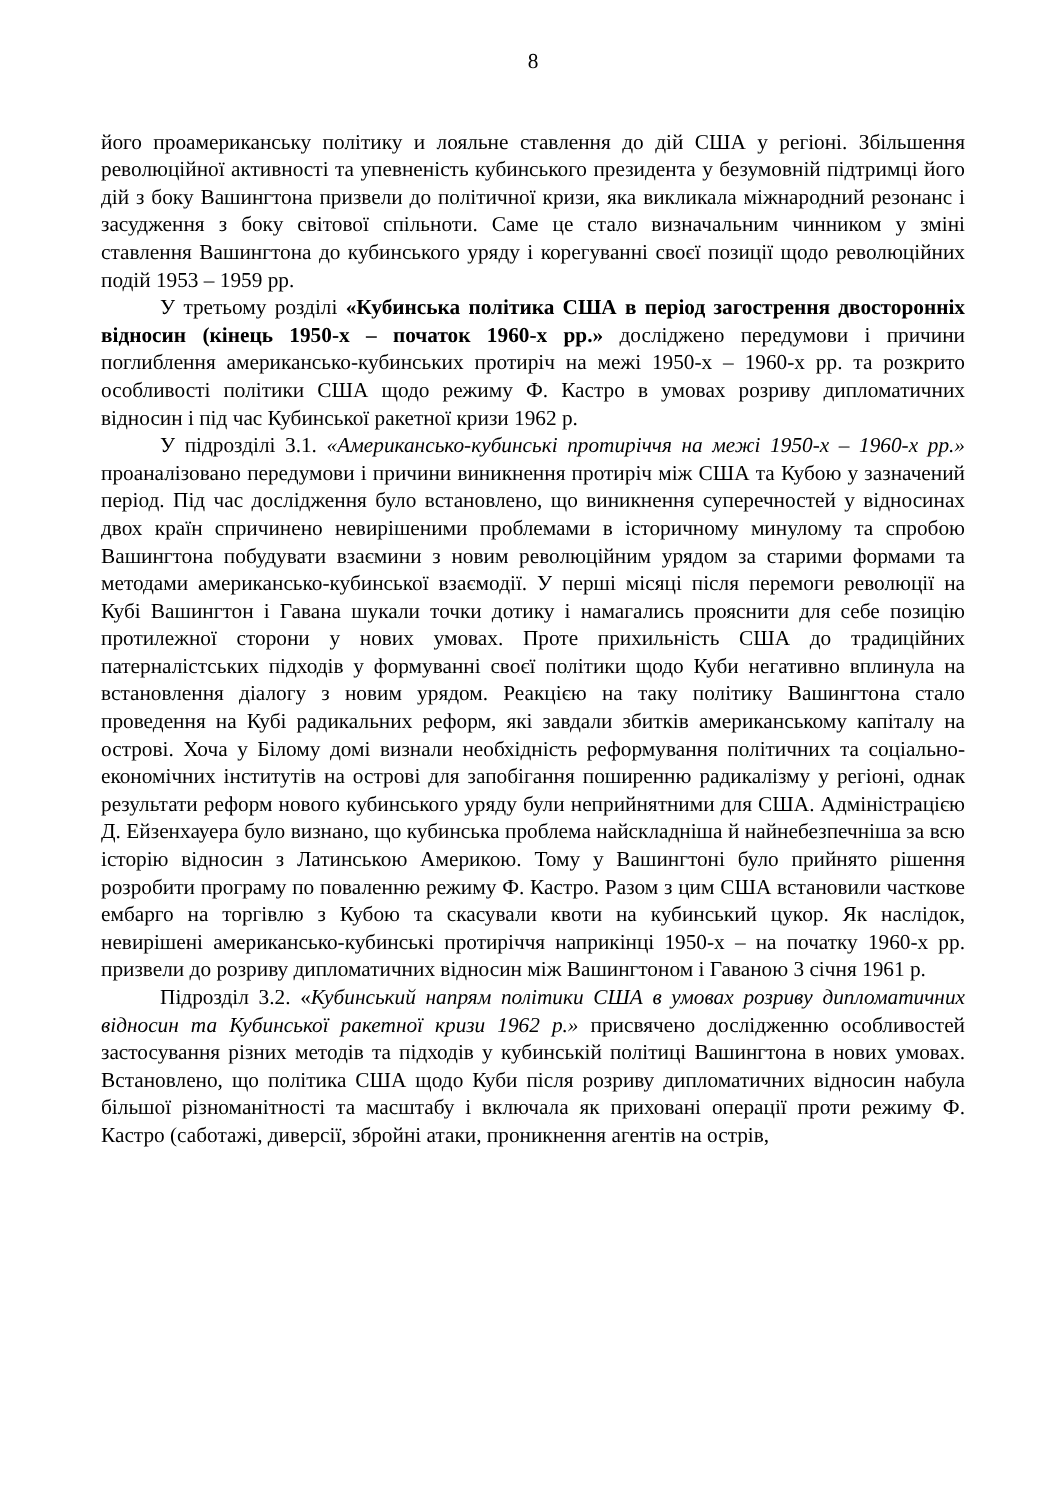8
його проамериканську політику и лояльне ставлення до дій США у регіоні. Збільшення революційної активності та упевненість кубинського президента у безумовній підтримці його дій з боку Вашингтона призвели до політичної кризи, яка викликала міжнародний резонанс і засудження з боку світової спільноти. Саме це стало визначальним чинником у зміні ставлення Вашингтона до кубинського уряду і корегуванні своєї позиції щодо революційних подій 1953 – 1959 рр.
У третьому розділі «Кубинська політика США в період загострення двосторонніх відносин (кінець 1950-х – початок 1960-х рр.» досліджено передумови і причини поглиблення американсько-кубинських протиріч на межі 1950-х – 1960-х рр. та розкрито особливості політики США щодо режиму Ф. Кастро в умовах розриву дипломатичних відносин і під час Кубинської ракетної кризи 1962 р.
У підрозділі 3.1. «Американсько-кубинські протиріччя на межі 1950-х – 1960-х рр.» проаналізовано передумови і причини виникнення протиріч між США та Кубою у зазначений період. Під час дослідження було встановлено, що виникнення суперечностей у відносинах двох країн спричинено невирішеними проблемами в історичному минулому та спробою Вашингтона побудувати взаємини з новим революційним урядом за старими формами та методами американсько-кубинської взаємодії. У перші місяці після перемоги революції на Кубі Вашингтон і Гавана шукали точки дотику і намагались прояснити для себе позицію протилежної сторони у нових умовах. Проте прихильність США до традиційних патерналістських підходів у формуванні своєї політики щодо Куби негативно вплинула на встановлення діалогу з новим урядом. Реакцією на таку політику Вашингтона стало проведення на Кубі радикальних реформ, які завдали збитків американському капіталу на острові. Хоча у Білому домі визнали необхідність реформування політичних та соціально-економічних інститутів на острові для запобігання поширенню радикалізму у регіоні, однак результати реформ нового кубинського уряду були неприйнятними для США. Адміністрацією Д. Ейзенхауера було визнано, що кубинська проблема найскладніша й найнебезпечніша за всю історію відносин з Латинською Америкою. Тому у Вашингтоні було прийнято рішення розробити програму по поваленню режиму Ф. Кастро. Разом з цим США встановили часткове ембарго на торгівлю з Кубою та скасували квоти на кубинський цукор. Як наслідок, невирішені американсько-кубинські протиріччя наприкінці 1950-х – на початку 1960-х рр. призвели до розриву дипломатичних відносин між Вашингтоном і Гаваною 3 січня 1961 р.
Підрозділ 3.2. «Кубинський напрям політики США в умовах розриву дипломатичних відносин та Кубинської ракетної кризи 1962 р.» присвячено дослідженню особливостей застосування різних методів та підходів у кубинській політиці Вашингтона в нових умовах. Встановлено, що політика США щодо Куби після розриву дипломатичних відносин набула більшої різноманітності та масштабу і включала як приховані операції проти режиму Ф. Кастро (саботажі, диверсії, збройні атаки, проникнення агентів на острів,